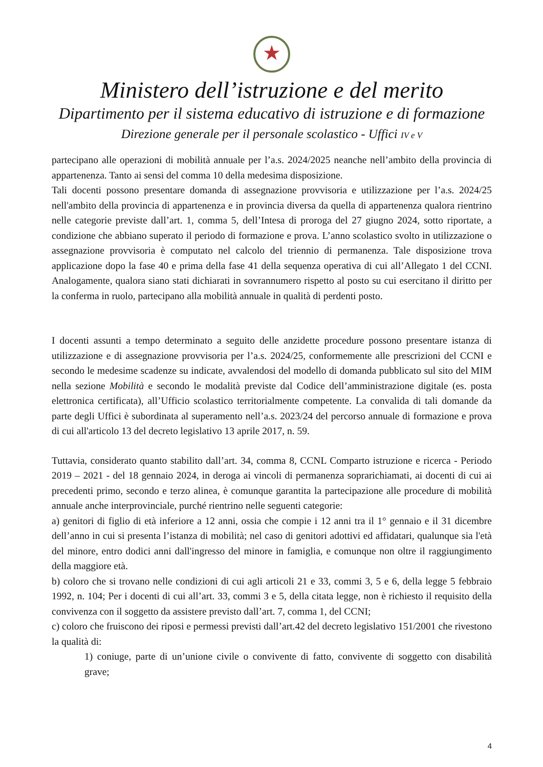★
Ministero dell’istruzione e del merito
Dipartimento per il sistema educativo di istruzione e di formazione
Direzione generale per il personale scolastico - Uffici IV e V
partecipano alle operazioni di mobilità annuale per l’a.s. 2024/2025 neanche nell’ambito della provincia di appartenenza. Tanto ai sensi del comma 10 della medesima disposizione.
Tali docenti possono presentare domanda di assegnazione provvisoria e utilizzazione per l’a.s. 2024/25 nell'ambito della provincia di appartenenza e in provincia diversa da quella di appartenenza qualora rientrino nelle categorie previste dall’art. 1, comma 5, dell’Intesa di proroga del 27 giugno 2024, sotto riportate, a condizione che abbiano superato il periodo di formazione e prova. L’anno scolastico svolto in utilizzazione o assegnazione provvisoria è computato nel calcolo del triennio di permanenza. Tale disposizione trova applicazione dopo la fase 40 e prima della fase 41 della sequenza operativa di cui all’Allegato 1 del CCNI. Analogamente, qualora siano stati dichiarati in sovrannumero rispetto al posto su cui esercitano il diritto per la conferma in ruolo, partecipano alla mobilità annuale in qualità di perdenti posto.
I docenti assunti a tempo determinato a seguito delle anzidette procedure possono presentare istanza di utilizzazione e di assegnazione provvisoria per l’a.s. 2024/25, conformemente alle prescrizioni del CCNI e secondo le medesime scadenze su indicate, avvalendosi del modello di domanda pubblicato sul sito del MIM nella sezione Mobilità e secondo le modalità previste dal Codice dell’amministrazione digitale (es. posta elettronica certificata), all’Ufficio scolastico territorialmente competente. La convalida di tali domande da parte degli Uffici è subordinata al superamento nell’a.s. 2023/24 del percorso annuale di formazione e prova di cui all'articolo 13 del decreto legislativo 13 aprile 2017, n. 59.
Tuttavia, considerato quanto stabilito dall’art. 34, comma 8, CCNL Comparto istruzione e ricerca - Periodo 2019 – 2021 - del 18 gennaio 2024, in deroga ai vincoli di permanenza soprarichiamati, ai docenti di cui ai precedenti primo, secondo e terzo alinea, è comunque garantita la partecipazione alle procedure di mobilità annuale anche interprovinciale, purché rientrino nelle seguenti categorie:
a) genitori di figlio di età inferiore a 12 anni, ossia che compie i 12 anni tra il 1° gennaio e il 31 dicembre dell’anno in cui si presenta l’istanza di mobilità; nel caso di genitori adottivi ed affidatari, qualunque sia l'età del minore, entro dodici anni dall'ingresso del minore in famiglia, e comunque non oltre il raggiungimento della maggiore età.
b) coloro che si trovano nelle condizioni di cui agli articoli 21 e 33, commi 3, 5 e 6, della legge 5 febbraio 1992, n. 104; Per i docenti di cui all’art. 33, commi 3 e 5, della citata legge, non è richiesto il requisito della convivenza con il soggetto da assistere previsto dall’art. 7, comma 1, del CCNI;
c) coloro che fruiscono dei riposi e permessi previsti dall’art.42 del decreto legislativo 151/2001 che rivestono la qualità di:
1) coniuge, parte di un’unione civile o convivente di fatto, convivente di soggetto con disabilità grave;
4